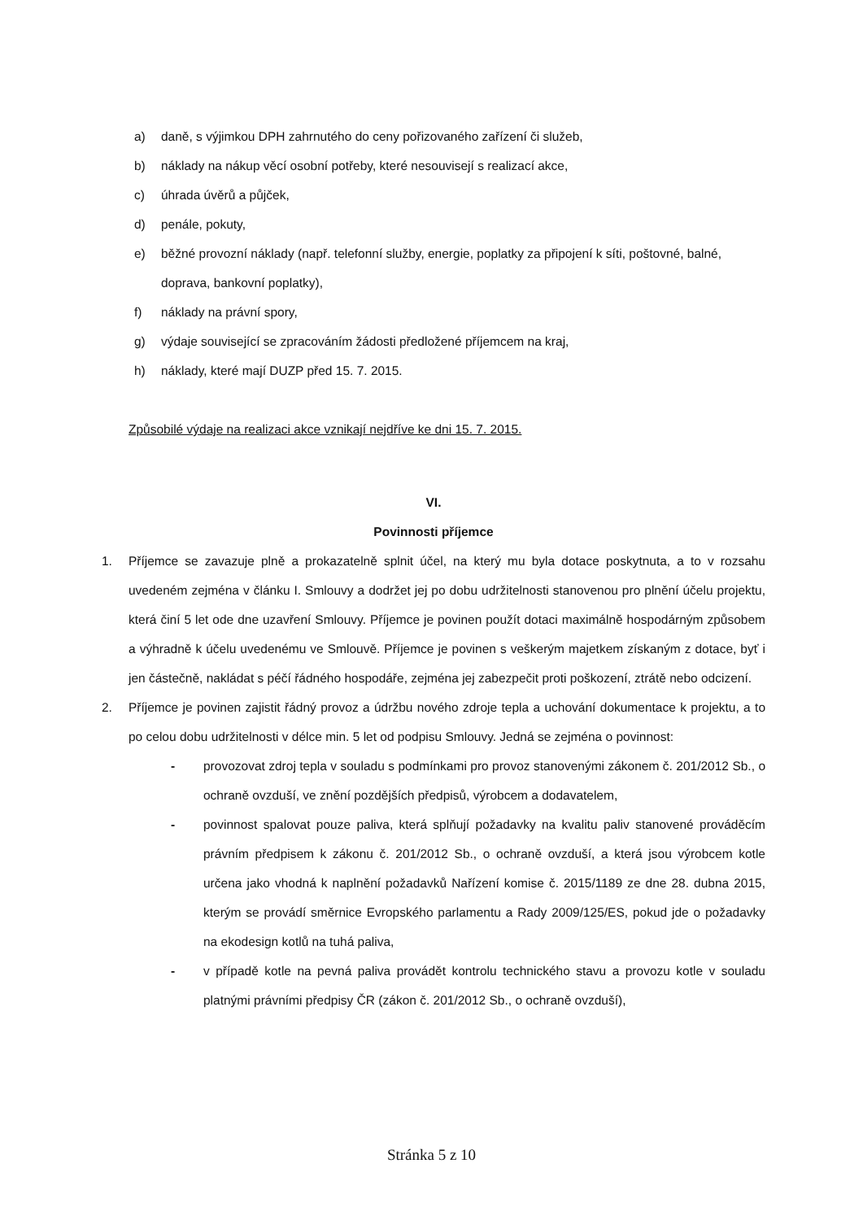a) daně, s výjimkou DPH zahrnutého do ceny pořizovaného zařízení či služeb,
b) náklady na nákup věcí osobní potřeby, které nesouvisejí s realizací akce,
c) úhrada úvěrů a půjček,
d) penále, pokuty,
e) běžné provozní náklady (např. telefonní služby, energie, poplatky za připojení k síti, poštovné, balné, doprava, bankovní poplatky),
f) náklady na právní spory,
g) výdaje související se zpracováním žádosti předložené příjemcem na kraj,
h) náklady, které mají DUZP před 15. 7. 2015.
Způsobilé výdaje na realizaci akce vznikají nejdříve ke dni 15. 7. 2015.
VI.
Povinnosti příjemce
1. Příjemce se zavazuje plně a prokazatelně splnit účel, na který mu byla dotace poskytnuta, a to v rozsahu uvedeném zejména v článku I. Smlouvy a dodržet jej po dobu udržitelnosti stanovenou pro plnění účelu projektu, která činí 5 let ode dne uzavření Smlouvy. Příjemce je povinen použít dotaci maximálně hospodárným způsobem a výhradně k účelu uvedenému ve Smlouvě. Příjemce je povinen s veškerým majetkem získaným z dotace, byť i jen částečně, nakládat s péčí řádného hospodáře, zejména jej zabezpečit proti poškození, ztrátě nebo odcizení.
2. Příjemce je povinen zajistit řádný provoz a údržbu nového zdroje tepla a uchování dokumentace k projektu, a to po celou dobu udržitelnosti v délce min. 5 let od podpisu Smlouvy. Jedná se zejména o povinnost:
- provozovat zdroj tepla v souladu s podmínkami pro provoz stanovenými zákonem č. 201/2012 Sb., o ochraně ovzduší, ve znění pozdějších předpisů, výrobcem a dodavatelem,
- povinnost spalovat pouze paliva, která splňují požadavky na kvalitu paliv stanovené prováděcím právním předpisem k zákonu č. 201/2012 Sb., o ochraně ovzduší, a která jsou výrobcem kotle určena jako vhodná k naplnění požadavků Nařízení komise č. 2015/1189 ze dne 28. dubna 2015, kterým se provádí směrnice Evropského parlamentu a Rady 2009/125/ES, pokud jde o požadavky na ekodesign kotlů na tuhá paliva,
- v případě kotle na pevná paliva provádět kontrolu technického stavu a provozu kotle v souladu platnými právními předpisy ČR (zákon č. 201/2012 Sb., o ochraně ovzduší),
Stránka 5 z 10